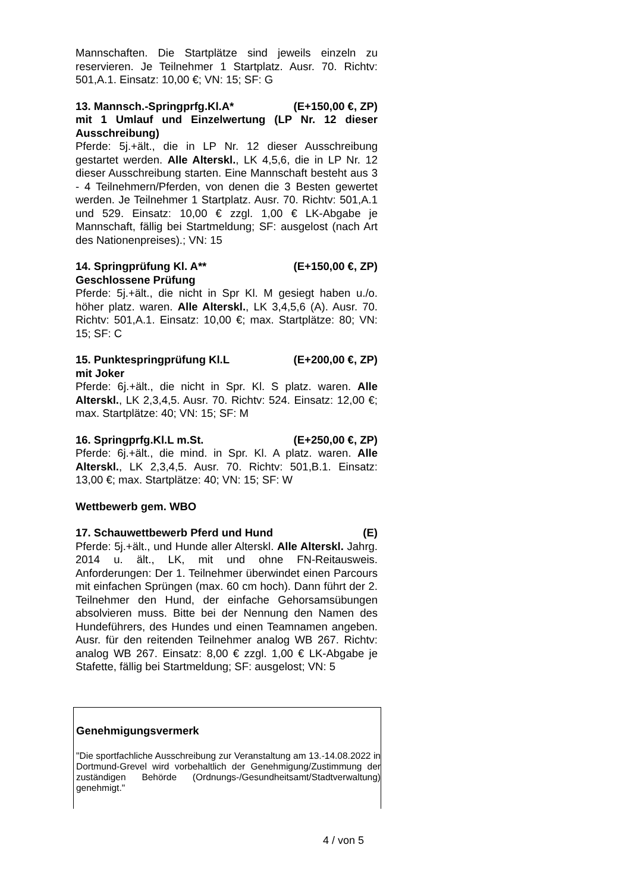Mannschaften. Die Startplätze sind jeweils einzeln zu reservieren. Je Teilnehmer 1 Startplatz. Ausr. 70. Richtv: 501,A.1. Einsatz: 10,00 €; VN: 15; SF: G
13. Mannsch.-Springprfg.Kl.A* (E+150,00 €, ZP)
mit 1 Umlauf und Einzelwertung (LP Nr. 12 dieser Ausschreibung)
Pferde: 5j.+ält., die in LP Nr. 12 dieser Ausschreibung gestartet werden. Alle Alterskl., LK 4,5,6, die in LP Nr. 12 dieser Ausschreibung starten. Eine Mannschaft besteht aus 3 - 4 Teilnehmern/Pferden, von denen die 3 Besten gewertet werden. Je Teilnehmer 1 Startplatz. Ausr. 70. Richtv: 501,A.1 und 529. Einsatz: 10,00 € zzgl. 1,00 € LK-Abgabe je Mannschaft, fällig bei Startmeldung; SF: ausgelost (nach Art des Nationenpreises).; VN: 15
14. Springprüfung Kl. A** (E+150,00 €, ZP)
Geschlossene Prüfung
Pferde: 5j.+ält., die nicht in Spr Kl. M gesiegt haben u./o. höher platz. waren. Alle Alterskl., LK 3,4,5,6 (A). Ausr. 70. Richtv: 501,A.1. Einsatz: 10,00 €; max. Startplätze: 80; VN: 15; SF: C
15. Punktespringprüfung Kl.L (E+200,00 €, ZP)
mit Joker
Pferde: 6j.+ält., die nicht in Spr. Kl. S platz. waren. Alle Alterskl., LK 2,3,4,5. Ausr. 70. Richtv: 524. Einsatz: 12,00 €; max. Startplätze: 40; VN: 15; SF: M
16. Springprfg.Kl.L m.St. (E+250,00 €, ZP)
Pferde: 6j.+ält., die mind. in Spr. Kl. A platz. waren. Alle Alterskl., LK 2,3,4,5. Ausr. 70. Richtv: 501,B.1. Einsatz: 13,00 €; max. Startplätze: 40; VN: 15; SF: W
Wettbewerb gem. WBO
17. Schauwettbewerb Pferd und Hund (E)
Pferde: 5j.+ält., und Hunde aller Alterskl. Alle Alterskl. Jahrg. 2014 u. ält., LK, mit und ohne FN-Reitausweis. Anforderungen: Der 1. Teilnehmer überwindet einen Parcours mit einfachen Sprüngen (max. 60 cm hoch). Dann führt der 2. Teilnehmer den Hund, der einfache Gehorsamsübungen absolvieren muss. Bitte bei der Nennung den Namen des Hundeführers, des Hundes und einen Teamnamen angeben. Ausr. für den reitenden Teilnehmer analog WB 267. Richtv: analog WB 267. Einsatz: 8,00 € zzgl. 1,00 € LK-Abgabe je Stafette, fällig bei Startmeldung; SF: ausgelost; VN: 5
Genehmigungsvermerk
"Die sportfachliche Ausschreibung zur Veranstaltung am 13.-14.08.2022 in Dortmund-Grevel wird vorbehaltlich der Genehmigung/Zustimmung der zuständigen Behörde (Ordnungs-/Gesundheitsamt/Stadtverwaltung) genehmigt."
4 / von 5